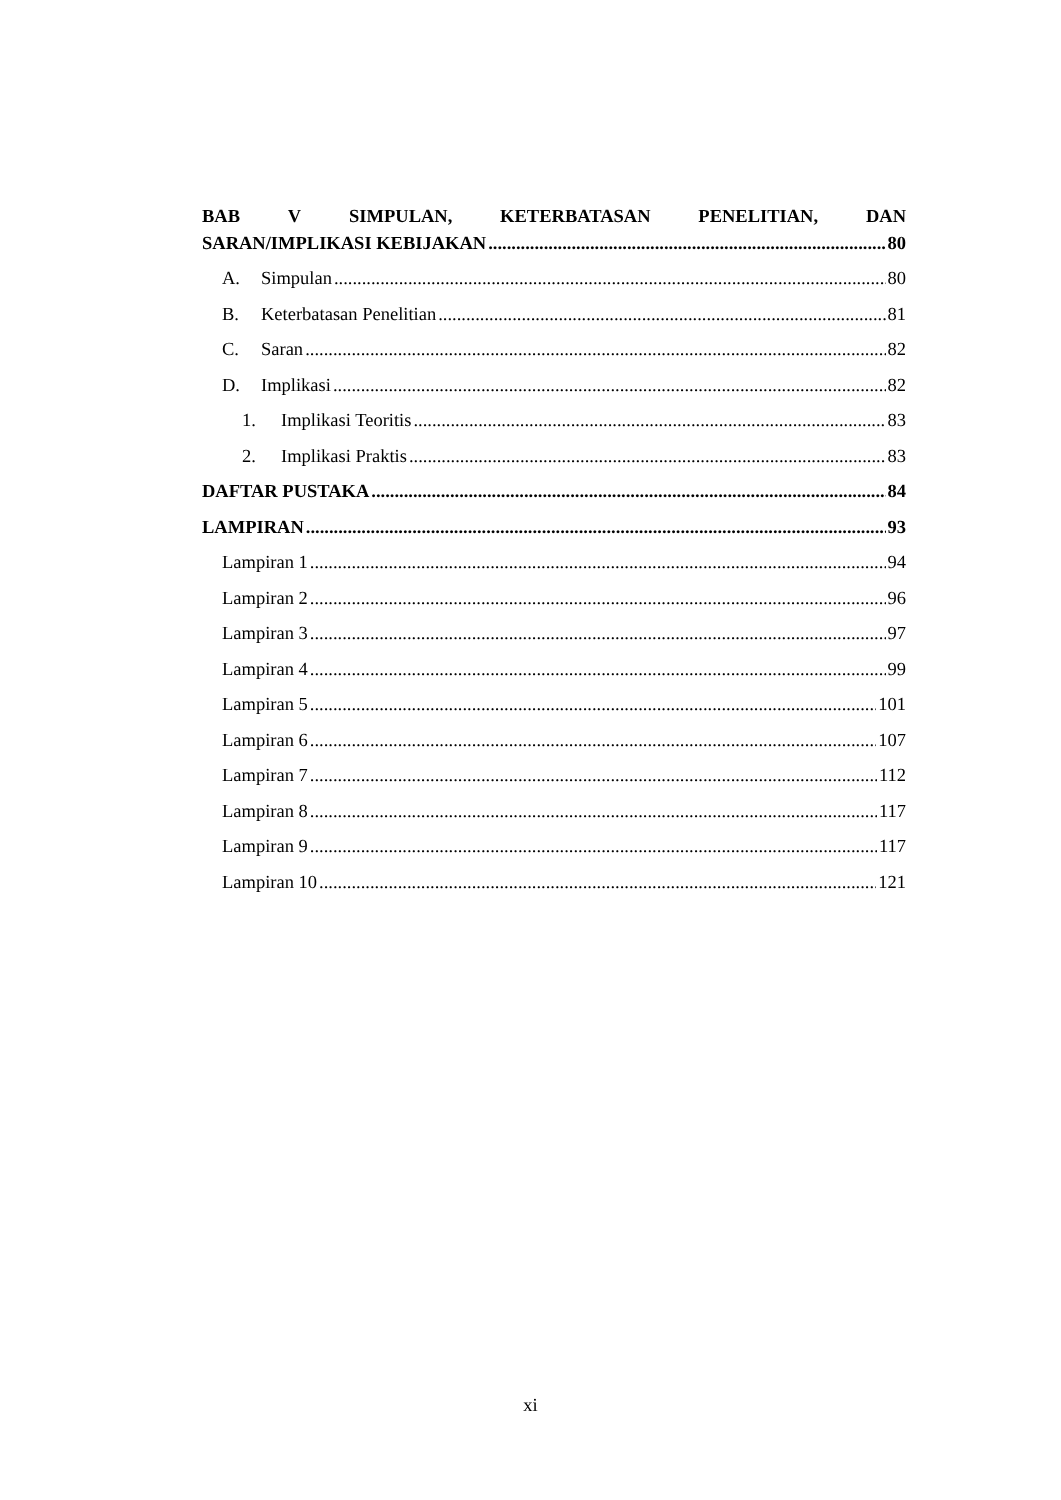BAB V SIMPULAN, KETERBATASAN PENELITIAN, DAN
SARAN/IMPLIKASI KEBIJAKAN 80
A. Simpulan 80
B. Keterbatasan Penelitian 81
C. Saran 82
D. Implikasi 82
1. Implikasi Teoritis 83
2. Implikasi Praktis 83
DAFTAR PUSTAKA 84
LAMPIRAN 93
Lampiran 1 94
Lampiran 2 96
Lampiran 3 97
Lampiran 4 99
Lampiran 5 101
Lampiran 6 107
Lampiran 7 112
Lampiran 8 117
Lampiran 9 117
Lampiran 10 121
xi